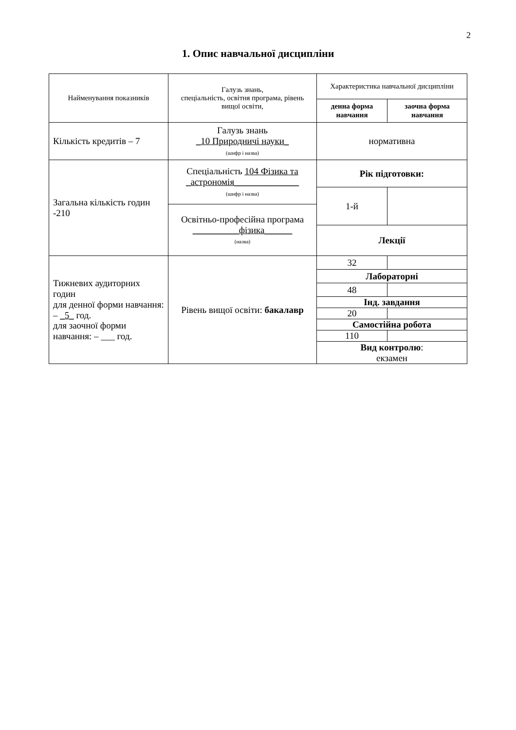2
1. Опис навчальної дисципліни
| Найменування показників | Галузь знань, спеціальність, освітня програма, рівень вищої освіти, | Характеристика навчальної дисципліни | |
| --- | --- | --- | --- |
| | | денна форма навчання | заочна форма навчання |
| Кількість кредитів – 7 | Галузь знань _10 Природничі науки_ (шифр і назва) | нормативна | |
| Загальна кількість годин -210 | Спеціальність 104 Фізика та _астрономія______________ (шифр і назва) | Рік підготовки: | |
| | | 1-й | |
| | Освітньо-професійна програма __________фізика______ (назва) | | |
| | | Лекції | |
| Тижневих аудиторних годин для денної форми навчання: – _5_ год. для заочної форми навчання: – ___ год. | Рівень вищої освіти: бакалавр | 32 | |
| | | Лабораторні | |
| | | 48 | |
| | | Інд. завдання | |
| | | 20 | |
| | | Самостійна робота | |
| | | 110 | |
| | | Вид контролю : екзамен | |